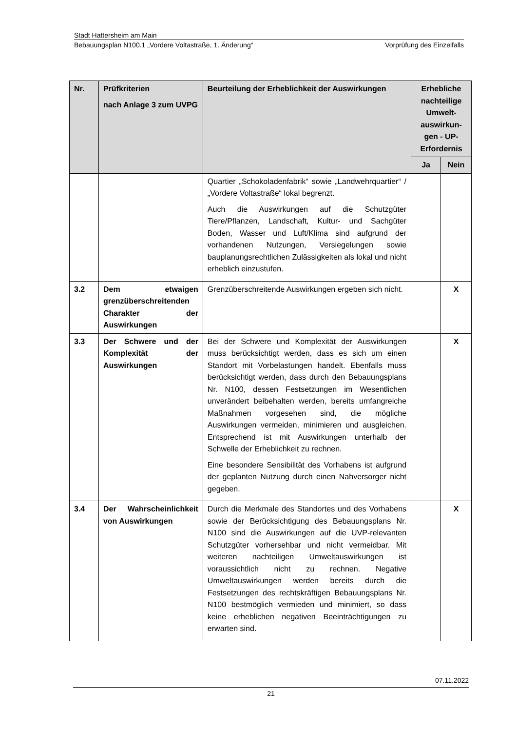Stadt Hattersheim am Main
Bebauungsplan N100.1 „Vordere Voltastraße, 1. Änderung“Vorprüfung des Einzelfalls
| Nr. | Prüfkriterien nach Anlage 3 zum UVPG | Beurteilung der Erheblichkeit der Auswirkungen | Erhebliche nachteilige Umwelt-auswirkun-gen - UP-Erfordernis | |
| --- | --- | --- | --- | --- |
| | | | Ja | Nein |
| | | Quartier „Schokoladenfabrik“ sowie „Landwehrquartier“ / „Vordere Voltastraße“ lokal begrenzt. Auch die Auswirkungen auf die Schutzgüter Tiere/Pflanzen, Landschaft, Kultur- und Sachgüter Boden, Wasser und Luft/Klima sind aufgrund der vorhandenen Nutzungen, Versiegelungen sowie bauplanungsrechtlichen Zulässigkeiten als lokal und nicht erheblich einzustufen. | | |
| 3.2 | Dem etwaigen grenzüberschreitenden Charakter der Auswirkungen | Grenzüberschreitende Auswirkungen ergeben sich nicht. | | X |
| 3.3 | Der Schwere und der Komplexität der Auswirkungen | Bei der Schwere und Komplexität der Auswirkungen muss berücksichtigt werden, dass es sich um einen Standort mit Vorbelastungen handelt. Ebenfalls muss berücksichtigt werden, dass durch den Bebauungsplans Nr. N100, dessen Festsetzungen im Wesentlichen unverändert beibehalten werden, bereits umfangreiche Maßnahmen vorgesehen sind, die mögliche Auswirkungen vermeiden, minimieren und ausgleichen. Entsprechend ist mit Auswirkungen unterhalb der Schwelle der Erheblichkeit zu rechnen. Eine besondere Sensibilität des Vorhabens ist aufgrund der geplanten Nutzung durch einen Nahversorger nicht gegeben. | | X |
| 3.4 | Der Wahrscheinlichkeit von Auswirkungen | Durch die Merkmale des Standortes und des Vorhabens sowie der Berücksichtigung des Bebauungsplans Nr. N100 sind die Auswirkungen auf die UVP-relevanten Schutzgüter vorhersehbar und nicht vermeidbar. Mit weiteren nachteiligen Umweltauswirkungen ist voraussichtlich nicht zu rechnen. Negative Umweltauswirkungen werden bereits durch die Festsetzungen des rechtskräftigen Bebauungsplans Nr. N100 bestmöglich vermieden und minimiert, so dass keine erheblichen negativen Beeinträchtigungen zu erwarten sind. | | X |
07.11.2022
21